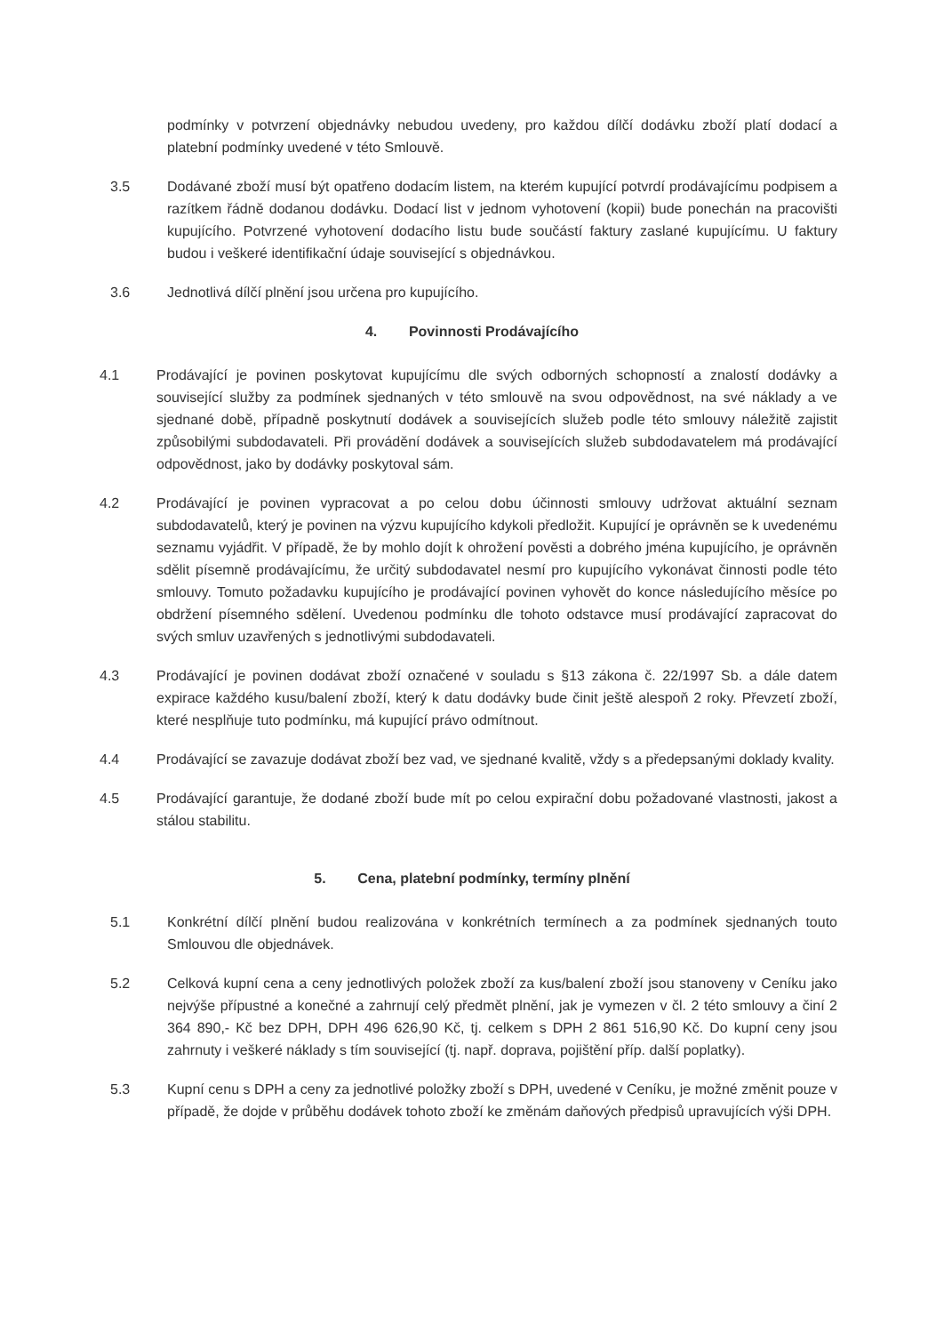podmínky v potvrzení objednávky nebudou uvedeny, pro každou dílčí dodávku zboží platí dodací a platební podmínky uvedené v této Smlouvě.
3.5 Dodávané zboží musí být opatřeno dodacím listem, na kterém kupující potvrdí prodávajícímu podpisem a razítkem řádně dodanou dodávku. Dodací list v jednom vyhotovení (kopii) bude ponechán na pracovišti kupujícího. Potvrzené vyhotovení dodacího listu bude součástí faktury zaslané kupujícímu. U faktury budou i veškeré identifikační údaje související s objednávkou.
3.6 Jednotlivá dílčí plnění jsou určena pro kupujícího.
4. Povinnosti Prodávajícího
4.1 Prodávající je povinen poskytovat kupujícímu dle svých odborných schopností a znalostí dodávky a související služby za podmínek sjednaných v této smlouvě na svou odpovědnost, na své náklady a ve sjednané době, případně poskytnutí dodávek a souvisejících služeb podle této smlouvy náležitě zajistit způsobilými subdodavateli. Při provádění dodávek a souvisejících služeb subdodavatelem má prodávající odpovědnost, jako by dodávky poskytoval sám.
4.2 Prodávající je povinen vypracovat a po celou dobu účinnosti smlouvy udržovat aktuální seznam subdodavatelů, který je povinen na výzvu kupujícího kdykoli předložit. Kupující je oprávněn se k uvedenému seznamu vyjádřit. V případě, že by mohlo dojít k ohrožení pověsti a dobrého jména kupujícího, je oprávněn sdělit písemně prodávajícímu, že určitý subdodavatel nesmí pro kupujícího vykonávat činnosti podle této smlouvy. Tomuto požadavku kupujícího je prodávající povinen vyhovět do konce následujícího měsíce po obdržení písemného sdělení. Uvedenou podmínku dle tohoto odstavce musí prodávající zapracovat do svých smluv uzavřených s jednotlivými subdodavateli.
4.3 Prodávající je povinen dodávat zboží označené v souladu s §13 zákona č. 22/1997 Sb. a dále datem expirace každého kusu/balení zboží, který k datu dodávky bude činit ještě alespoň 2 roky. Převzetí zboží, které nesplňuje tuto podmínku, má kupující právo odmítnout.
4.4 Prodávající se zavazuje dodávat zboží bez vad, ve sjednané kvalitě, vždy s a předepsanými doklady kvality.
4.5 Prodávající garantuje, že dodané zboží bude mít po celou expirační dobu požadované vlastnosti, jakost a stálou stabilitu.
5. Cena, platební podmínky, termíny plnění
5.1 Konkrétní dílčí plnění budou realizována v konkrétních termínech a za podmínek sjednaných touto Smlouvou dle objednávek.
5.2 Celková kupní cena a ceny jednotlivých položek zboží za kus/balení zboží jsou stanoveny v Ceníku jako nejvýše přípustné a konečné a zahrnují celý předmět plnění, jak je vymezen v čl. 2 této smlouvy a činí 2 364 890,- Kč bez DPH, DPH 496 626,90 Kč, tj. celkem s DPH 2 861 516,90 Kč. Do kupní ceny jsou zahrnuty i veškeré náklady s tím související (tj. např. doprava, pojištění příp. další poplatky).
5.3 Kupní cenu s DPH a ceny za jednotlivé položky zboží s DPH, uvedené v Ceníku, je možné změnit pouze v případě, že dojde v průběhu dodávek tohoto zboží ke změnám daňových předpisů upravujících výši DPH.